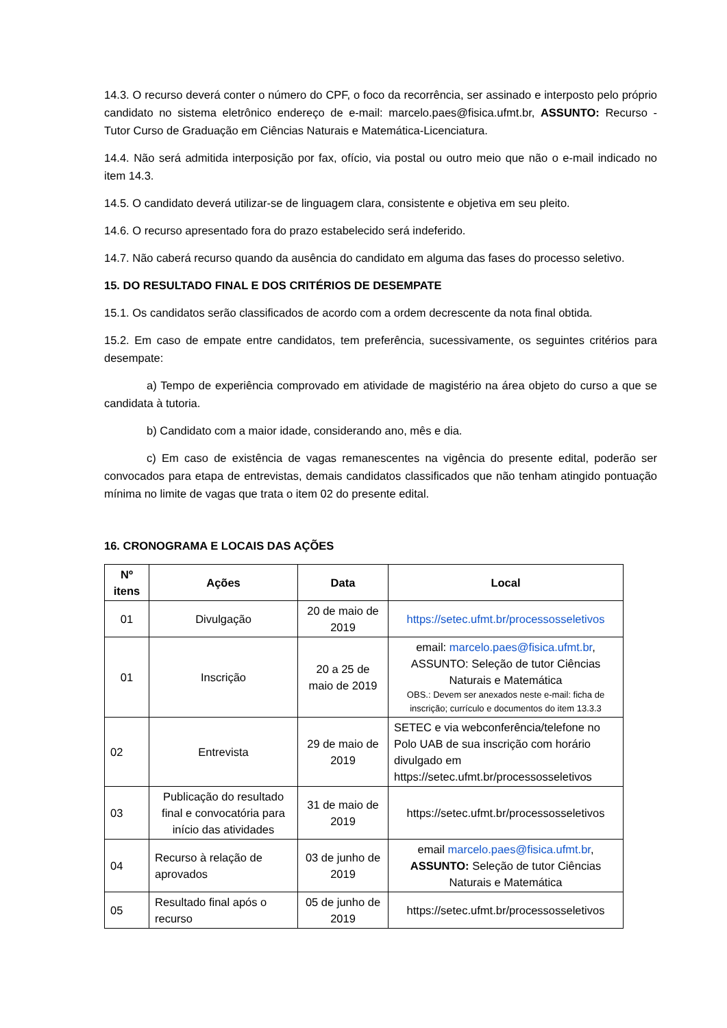14.3. O recurso deverá conter o número do CPF, o foco da recorrência, ser assinado e interposto pelo próprio candidato no sistema eletrônico endereço de e-mail: marcelo.paes@fisica.ufmt.br, ASSUNTO: Recurso - Tutor Curso de Graduação em Ciências Naturais e Matemática-Licenciatura.
14.4. Não será admitida interposição por fax, ofício, via postal ou outro meio que não o e-mail indicado no item 14.3.
14.5. O candidato deverá utilizar-se de linguagem clara, consistente e objetiva em seu pleito.
14.6. O recurso apresentado fora do prazo estabelecido será indeferido.
14.7. Não caberá recurso quando da ausência do candidato em alguma das fases do processo seletivo.
15. DO RESULTADO FINAL E DOS CRITÉRIOS DE DESEMPATE
15.1. Os candidatos serão classificados de acordo com a ordem decrescente da nota final obtida.
15.2. Em caso de empate entre candidatos, tem preferência, sucessivamente, os seguintes critérios para desempate:
a) Tempo de experiência comprovado em atividade de magistério na área objeto do curso a que se candidata à tutoria.
b) Candidato com a maior idade, considerando ano, mês e dia.
c) Em caso de existência de vagas remanescentes na vigência do presente edital, poderão ser convocados para etapa de entrevistas, demais candidatos classificados que não tenham atingido pontuação mínima no limite de vagas que trata o item 02 do presente edital.
16. CRONOGRAMA E LOCAIS DAS AÇÕES
| Nº itens | Ações | Data | Local |
| --- | --- | --- | --- |
| 01 | Divulgação | 20 de maio de 2019 | https://setec.ufmt.br/processosseletivos |
| 01 | Inscrição | 20 a 25 de maio de 2019 | email: marcelo.paes@fisica.ufmt.br , ASSUNTO: Seleção de tutor Ciências Naturais e Matemática OBS.: Devem ser anexados neste e-mail: ficha de inscrição; currículo e documentos do item 13.3.3 |
| 02 | Entrevista | 29 de maio de 2019 | SETEC e via webconferência/telefone no Polo UAB de sua inscrição com horário divulgado em https://setec.ufmt.br/processosseletivos |
| 03 | Publicação do resultado final e convocatória para início das atividades | 31 de maio de 2019 | https://setec.ufmt.br/processosseletivos |
| 04 | Recurso à relação de aprovados | 03 de junho de 2019 | email marcelo.paes@fisica.ufmt.br , ASSUNTO: Seleção de tutor Ciências Naturais e Matemática |
| 05 | Resultado final após o recurso | 05 de junho de 2019 | https://setec.ufmt.br/processosseletivos |